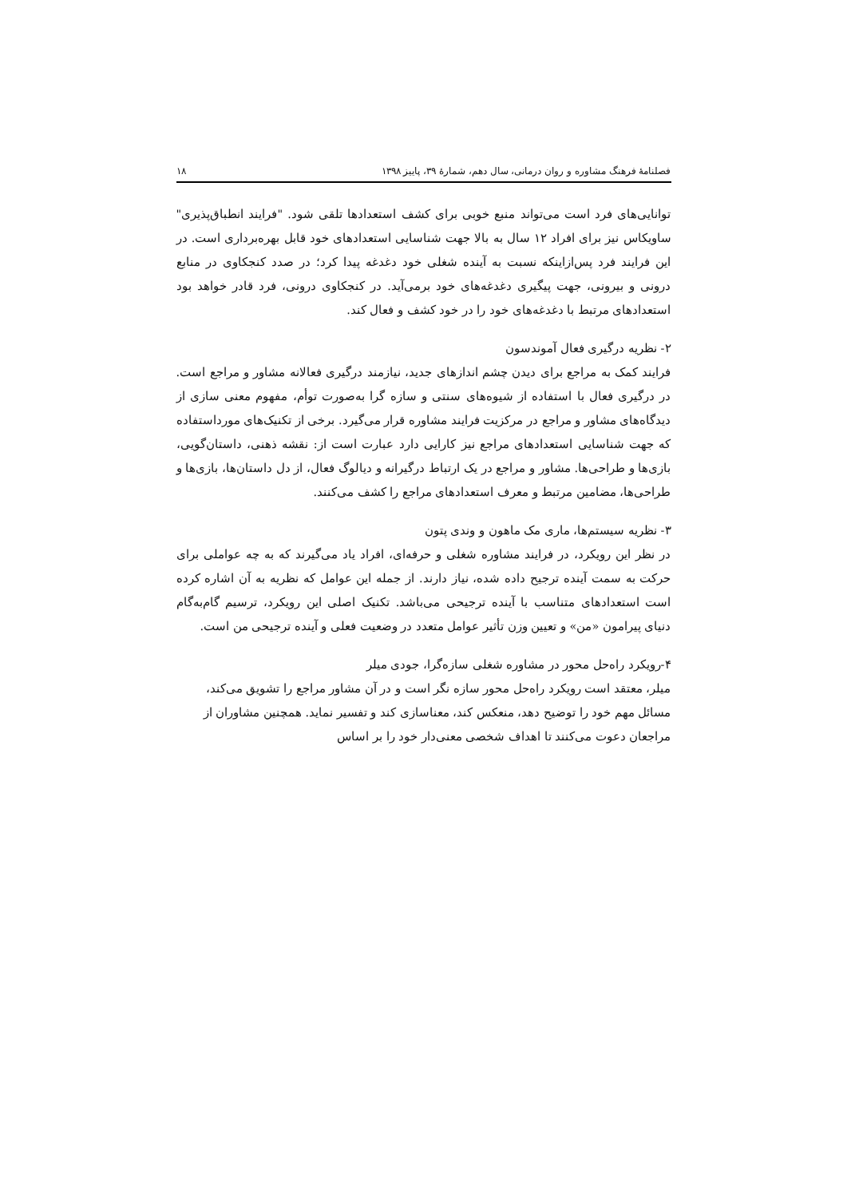فصلنامهٔ فرهنگ مشاوره و روان درمانی، سال دهم، شمارهٔ ۳۹، پاییز ۱۳۹۸ ۱۸
توانایی‌های فرد است می‌تواند منبع خوبی برای کشف استعدادها تلقی شود. "فرایند انطباق‌پذیری" ساویکاس نیز برای افراد ۱۲ سال به بالا جهت شناسایی استعدادهای خود قابل بهره‌برداری است. در این فرایند فرد پس‌ازاینکه نسبت به آینده شغلی خود دغدغه پیدا کرد؛ در صدد کنجکاوی در منابع درونی و بیرونی، جهت پیگیری دغدغه‌های خود برمی‌آید. در کنجکاوی درونی، فرد قادر خواهد بود استعدادهای مرتبط با دغدغه‌های خود را در خود کشف و فعال کند.
۲- نظریه درگیری فعال آموندسون
فرایند کمک به مراجع برای دیدن چشم اندازهای جدید، نیازمند درگیری فعالانه مشاور و مراجع است. در درگیری فعال با استفاده از شیوه‌های سنتی و سازه گرا به‌صورت توأم، مفهوم معنی سازی از دیدگاه‌های مشاور و مراجع در مرکزیت فرایند مشاوره قرار می‌گیرد. برخی از تکنیک‌های مورداستفاده که جهت شناسایی استعدادهای مراجع نیز کارایی دارد عبارت است از: نقشه ذهنی، داستان‌گویی، بازی‌ها و طراحی‌ها. مشاور و مراجع در یک ارتباط درگیرانه و دیالوگ فعال، از دل داستان‌ها، بازی‌ها و طراحی‌ها، مضامین مرتبط و معرف استعدادهای مراجع را کشف می‌کنند.
۳- نظریه سیستم‌ها، ماری مک ماهون و وندی پتون
در نظر این رویکرد، در فرایند مشاوره شغلی و حرفه‌ای، افراد یاد می‌گیرند که به چه عواملی برای حرکت به سمت آینده ترجیح داده شده، نیاز دارند. از جمله این عوامل که نظریه به آن اشاره کرده است استعدادهای متناسب با آینده ترجیحی می‌باشد. تکنیک اصلی این رویکرد، ترسیم گام‌به‌گام دنیای پیرامون «من» و تعیین وزن تأثیر عوامل متعدد در وضعیت فعلی و آینده ترجیحی من است.
۴-رویکرد راه‌حل محور در مشاوره شغلی سازه‌گرا، جودی میلر
میلر، معتقد است رویکرد راه‌حل محور سازه نگر است و در آن مشاور مراجع را تشویق می‌کند، مسائل مهم خود را توضیح دهد، منعکس کند، معناسازی کند و تفسیر نماید. همچنین مشاوران از مراجعان دعوت می‌کنند تا اهداف شخصی معنی‌دار خود را بر اساس